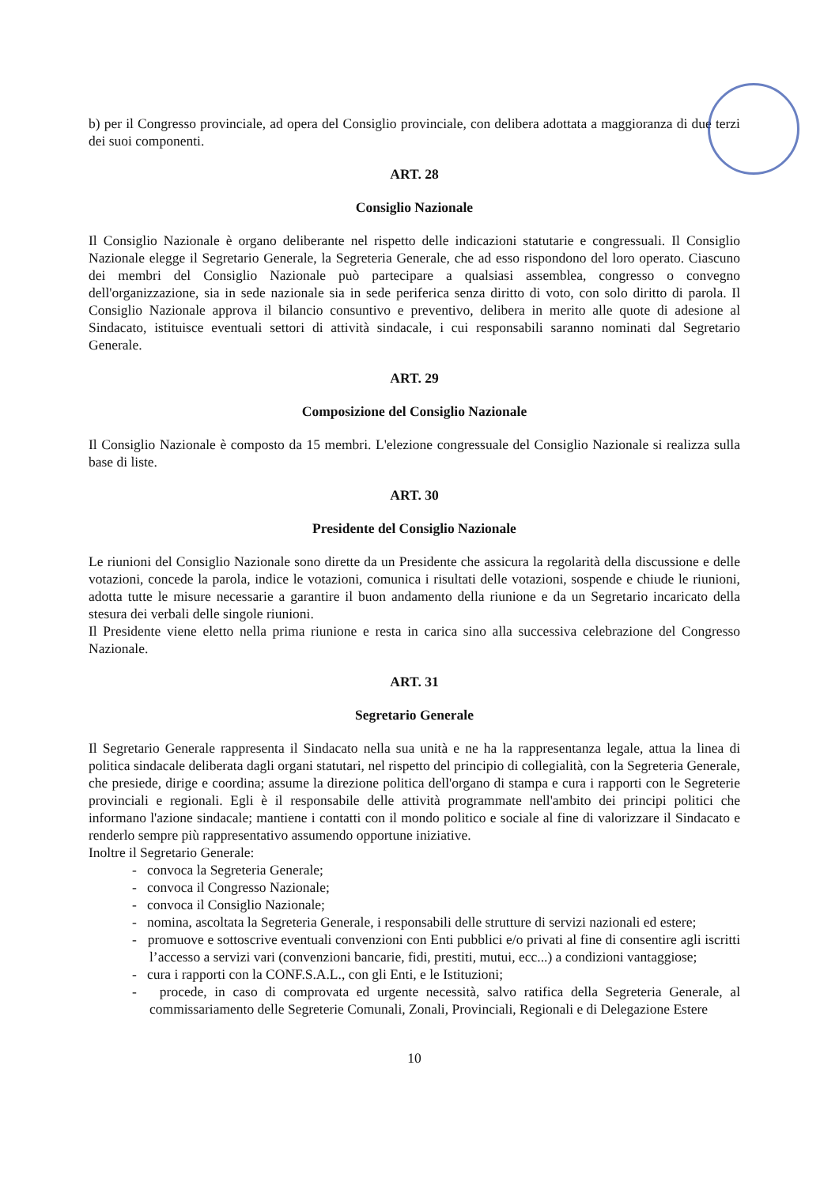b) per il Congresso provinciale, ad opera del Consiglio provinciale, con delibera adottata a maggioranza di due terzi dei suoi componenti.
ART. 28
Consiglio Nazionale
Il Consiglio Nazionale è organo deliberante nel rispetto delle indicazioni statutarie e congressuali. Il Consiglio Nazionale elegge il Segretario Generale, la Segreteria Generale, che ad esso rispondono del loro operato. Ciascuno dei membri del Consiglio Nazionale può partecipare a qualsiasi assemblea, congresso o convegno dell'organizzazione, sia in sede nazionale sia in sede periferica senza diritto di voto, con solo diritto di parola. Il Consiglio Nazionale approva il bilancio consuntivo e preventivo, delibera in merito alle quote di adesione al Sindacato, istituisce eventuali settori di attività sindacale, i cui responsabili saranno nominati dal Segretario Generale.
ART. 29
Composizione del Consiglio Nazionale
Il Consiglio Nazionale è composto da 15 membri. L'elezione congressuale del Consiglio Nazionale si realizza sulla base di liste.
ART. 30
Presidente del Consiglio Nazionale
Le riunioni del Consiglio Nazionale sono dirette da un Presidente che assicura la regolarità della discussione e delle votazioni, concede la parola, indice le votazioni, comunica i risultati delle votazioni, sospende e chiude le riunioni, adotta tutte le misure necessarie a garantire il buon andamento della riunione e da un Segretario incaricato della stesura dei verbali delle singole riunioni.
Il Presidente viene eletto nella prima riunione e resta in carica sino alla successiva celebrazione del Congresso Nazionale.
ART. 31
Segretario Generale
Il Segretario Generale rappresenta il Sindacato nella sua unità e ne ha la rappresentanza legale, attua la linea di politica sindacale deliberata dagli organi statutari, nel rispetto del principio di collegialità, con la Segreteria Generale, che presiede, dirige e coordina; assume la direzione politica dell'organo di stampa e cura i rapporti con le Segreterie provinciali e regionali. Egli è il responsabile delle attività programmate nell'ambito dei principi politici che informano l'azione sindacale; mantiene i contatti con il mondo politico e sociale al fine di valorizzare il Sindacato e renderlo sempre più rappresentativo assumendo opportune iniziative.
Inoltre il Segretario Generale:
- convoca la Segreteria Generale;
- convoca il Congresso Nazionale;
- convoca il Consiglio Nazionale;
- nomina, ascoltata la Segreteria Generale, i responsabili delle strutture di servizi nazionali ed estere;
- promuove e sottoscrive eventuali convenzioni con Enti pubblici e/o privati al fine di consentire agli iscritti l’accesso a servizi vari (convenzioni bancarie, fidi, prestiti, mutui, ecc...) a condizioni vantaggiose;
- cura i rapporti con la CONF.S.A.L., con gli Enti, e le Istituzioni;
- procede, in caso di comprovata ed urgente necessità, salvo ratifica della Segreteria Generale, al commissariamento delle Segreterie Comunali, Zonali, Provinciali, Regionali e di Delegazione Estere
10